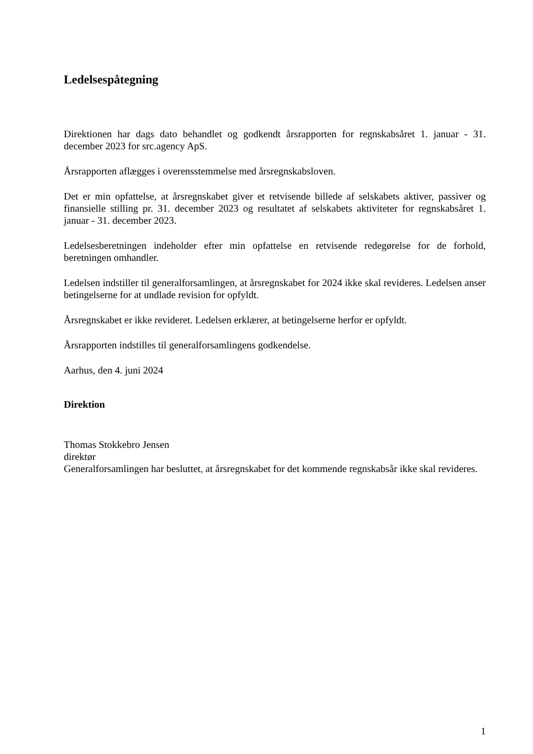Ledelsespåtegning
Direktionen har dags dato behandlet og godkendt årsrapporten for regnskabsåret 1. januar - 31. december 2023 for src.agency ApS.
Årsrapporten aflægges i overensstemmelse med årsregnskabsloven.
Det er min opfattelse, at årsregnskabet giver et retvisende billede af selskabets aktiver, passiver og finansielle stilling pr. 31. december 2023 og resultatet af selskabets aktiviteter for regnskabsåret 1. januar - 31. december 2023.
Ledelsesberetningen indeholder efter min opfattelse en retvisende redegørelse for de forhold, beretningen omhandler.
Ledelsen indstiller til generalforsamlingen, at årsregnskabet for 2024 ikke skal revideres. Ledelsen anser betingelserne for at undlade revision for opfyldt.
Årsregnskabet er ikke revideret. Ledelsen erklærer, at betingelserne herfor er opfyldt.
Årsrapporten indstilles til generalforsamlingens godkendelse.
Aarhus, den 4. juni 2024
Direktion
Thomas Stokkebro Jensen
direktør
Generalforsamlingen har besluttet, at årsregnskabet for det kommende regnskabsår ikke skal revideres.
1